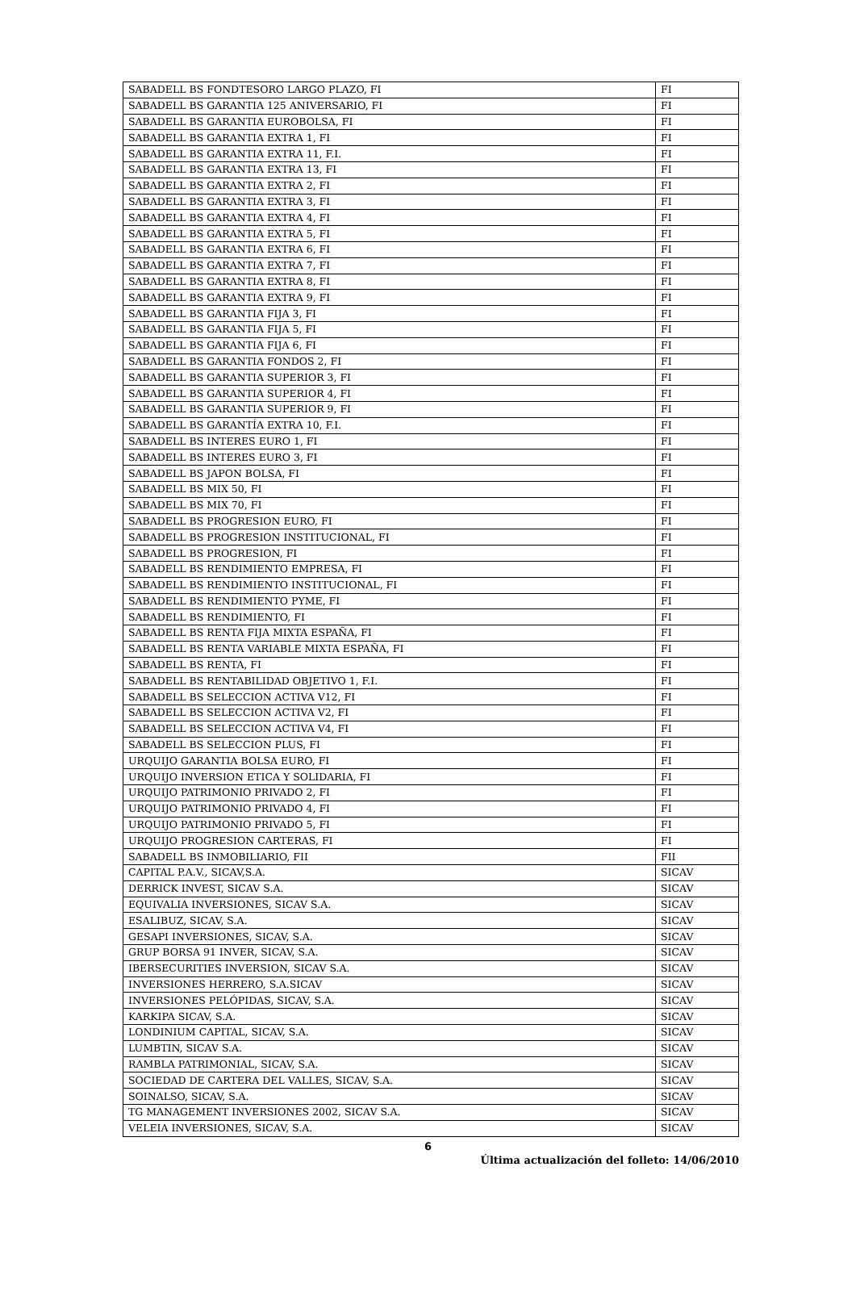| SABADELL BS FONDTESORO LARGO PLAZO, FI | FI |
| SABADELL BS GARANTIA 125 ANIVERSARIO, FI | FI |
| SABADELL BS GARANTIA EUROBOLSA, FI | FI |
| SABADELL BS GARANTIA EXTRA 1, FI | FI |
| SABADELL BS GARANTIA EXTRA 11, F.I. | FI |
| SABADELL BS GARANTIA EXTRA 13, FI | FI |
| SABADELL BS GARANTIA EXTRA 2, FI | FI |
| SABADELL BS GARANTIA EXTRA 3, FI | FI |
| SABADELL BS GARANTIA EXTRA 4, FI | FI |
| SABADELL BS GARANTIA EXTRA 5, FI | FI |
| SABADELL BS GARANTIA EXTRA 6, FI | FI |
| SABADELL BS GARANTIA EXTRA 7, FI | FI |
| SABADELL BS GARANTIA EXTRA 8, FI | FI |
| SABADELL BS GARANTIA EXTRA 9, FI | FI |
| SABADELL BS GARANTIA FIJA 3, FI | FI |
| SABADELL BS GARANTIA FIJA 5, FI | FI |
| SABADELL BS GARANTIA FIJA 6, FI | FI |
| SABADELL BS GARANTIA FONDOS 2, FI | FI |
| SABADELL BS GARANTIA SUPERIOR 3, FI | FI |
| SABADELL BS GARANTIA SUPERIOR 4, FI | FI |
| SABADELL BS GARANTIA SUPERIOR 9, FI | FI |
| SABADELL BS GARANTÍA EXTRA 10, F.I. | FI |
| SABADELL BS INTERES EURO 1, FI | FI |
| SABADELL BS INTERES EURO 3, FI | FI |
| SABADELL BS JAPON BOLSA, FI | FI |
| SABADELL BS MIX 50, FI | FI |
| SABADELL BS MIX 70, FI | FI |
| SABADELL BS PROGRESION EURO, FI | FI |
| SABADELL BS PROGRESION INSTITUCIONAL, FI | FI |
| SABADELL BS PROGRESION, FI | FI |
| SABADELL BS RENDIMIENTO EMPRESA, FI | FI |
| SABADELL BS RENDIMIENTO INSTITUCIONAL, FI | FI |
| SABADELL BS RENDIMIENTO PYME, FI | FI |
| SABADELL BS RENDIMIENTO, FI | FI |
| SABADELL BS RENTA FIJA MIXTA ESPAÑA, FI | FI |
| SABADELL BS RENTA VARIABLE MIXTA ESPAÑA, FI | FI |
| SABADELL BS RENTA, FI | FI |
| SABADELL BS RENTABILIDAD OBJETIVO 1, F.I. | FI |
| SABADELL BS SELECCION ACTIVA V12, FI | FI |
| SABADELL BS SELECCION ACTIVA V2, FI | FI |
| SABADELL BS SELECCION ACTIVA V4, FI | FI |
| SABADELL BS SELECCION PLUS, FI | FI |
| URQUIJO GARANTIA BOLSA EURO, FI | FI |
| URQUIJO INVERSION ETICA Y SOLIDARIA, FI | FI |
| URQUIJO PATRIMONIO PRIVADO 2, FI | FI |
| URQUIJO PATRIMONIO PRIVADO 4, FI | FI |
| URQUIJO PATRIMONIO PRIVADO 5, FI | FI |
| URQUIJO PROGRESION CARTERAS, FI | FI |
| SABADELL BS INMOBILIARIO, FII | FII |
| CAPITAL P.A.V., SICAV,S.A. | SICAV |
| DERRICK INVEST, SICAV S.A. | SICAV |
| EQUIVALIA INVERSIONES, SICAV S.A. | SICAV |
| ESALIBUZ, SICAV, S.A. | SICAV |
| GESAPI INVERSIONES, SICAV, S.A. | SICAV |
| GRUP BORSA 91 INVER, SICAV, S.A. | SICAV |
| IBERSECURITIES INVERSION, SICAV S.A. | SICAV |
| INVERSIONES HERRERO, S.A.SICAV | SICAV |
| INVERSIONES PELÓPIDAS, SICAV, S.A. | SICAV |
| KARKIPA SICAV, S.A. | SICAV |
| LONDINIUM CAPITAL, SICAV, S.A. | SICAV |
| LUMBTIN, SICAV S.A. | SICAV |
| RAMBLA PATRIMONIAL, SICAV, S.A. | SICAV |
| SOCIEDAD DE CARTERA DEL VALLES, SICAV, S.A. | SICAV |
| SOINALSO, SICAV, S.A. | SICAV |
| TG MANAGEMENT INVERSIONES 2002, SICAV S.A. | SICAV |
| VELEIA INVERSIONES, SICAV, S.A. | SICAV |
6
Última actualización del folleto: 14/06/2010